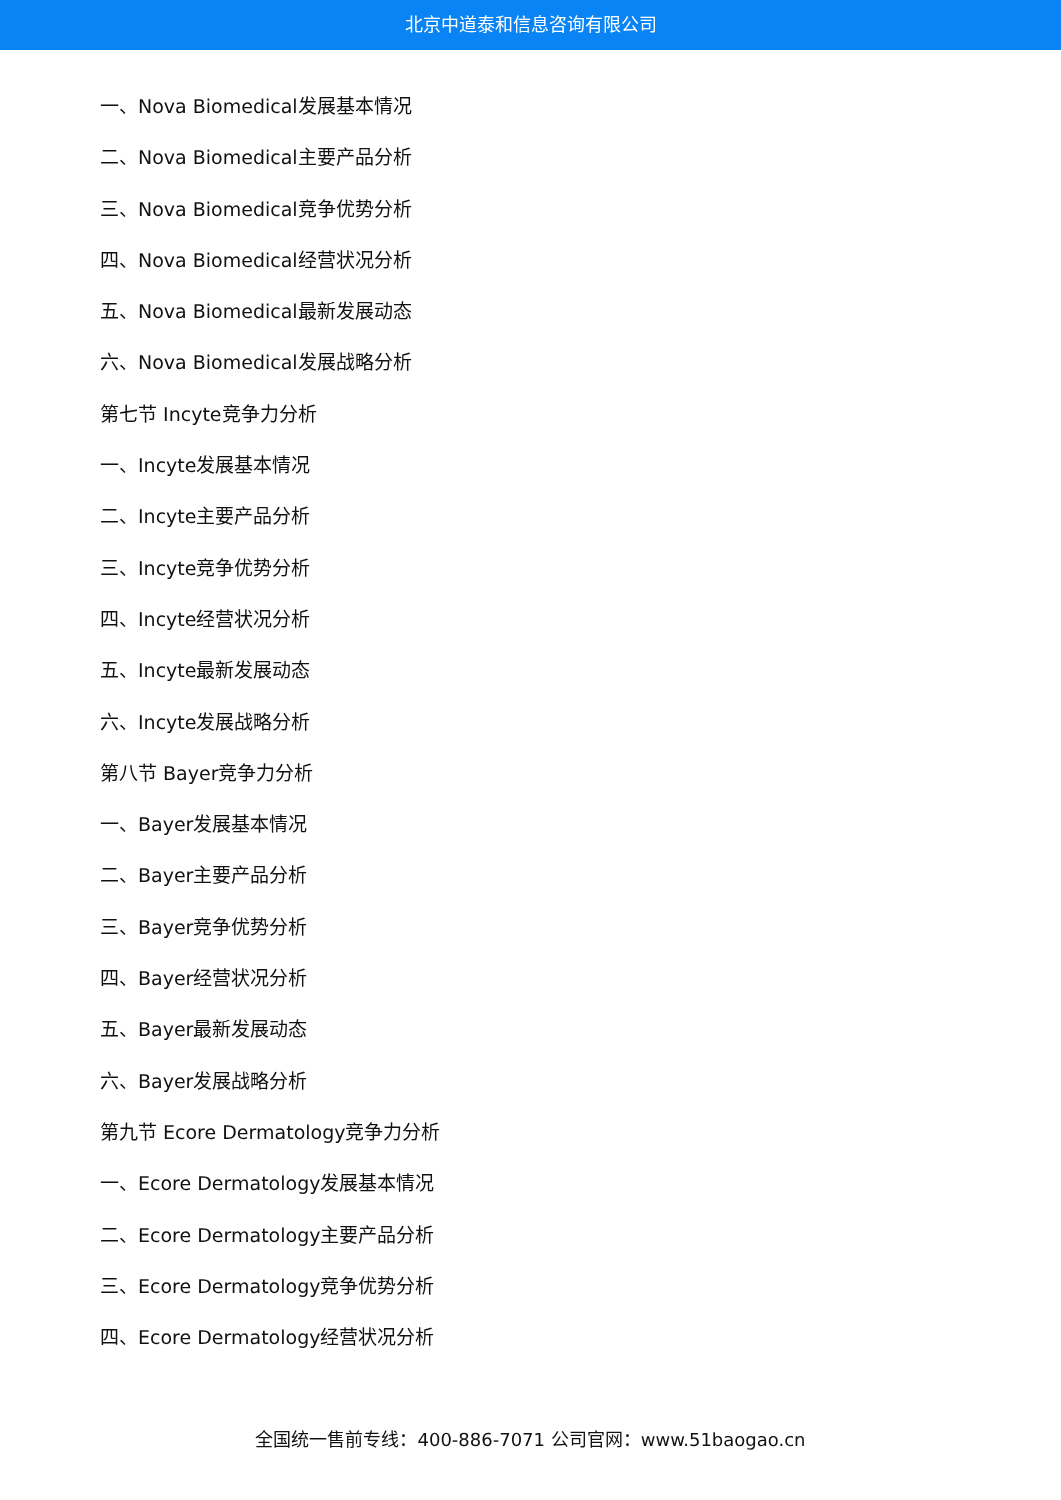北京中道泰和信息咨询有限公司
一、Nova Biomedical发展基本情况
二、Nova Biomedical主要产品分析
三、Nova Biomedical竞争优势分析
四、Nova Biomedical经营状况分析
五、Nova Biomedical最新发展动态
六、Nova Biomedical发展战略分析
第七节 Incyte竞争力分析
一、Incyte发展基本情况
二、Incyte主要产品分析
三、Incyte竞争优势分析
四、Incyte经营状况分析
五、Incyte最新发展动态
六、Incyte发展战略分析
第八节 Bayer竞争力分析
一、Bayer发展基本情况
二、Bayer主要产品分析
三、Bayer竞争优势分析
四、Bayer经营状况分析
五、Bayer最新发展动态
六、Bayer发展战略分析
第九节 Ecore Dermatology竞争力分析
一、Ecore Dermatology发展基本情况
二、Ecore Dermatology主要产品分析
三、Ecore Dermatology竞争优势分析
四、Ecore Dermatology经营状况分析
全国统一售前专线：400-886-7071 公司官网：www.51baogao.cn